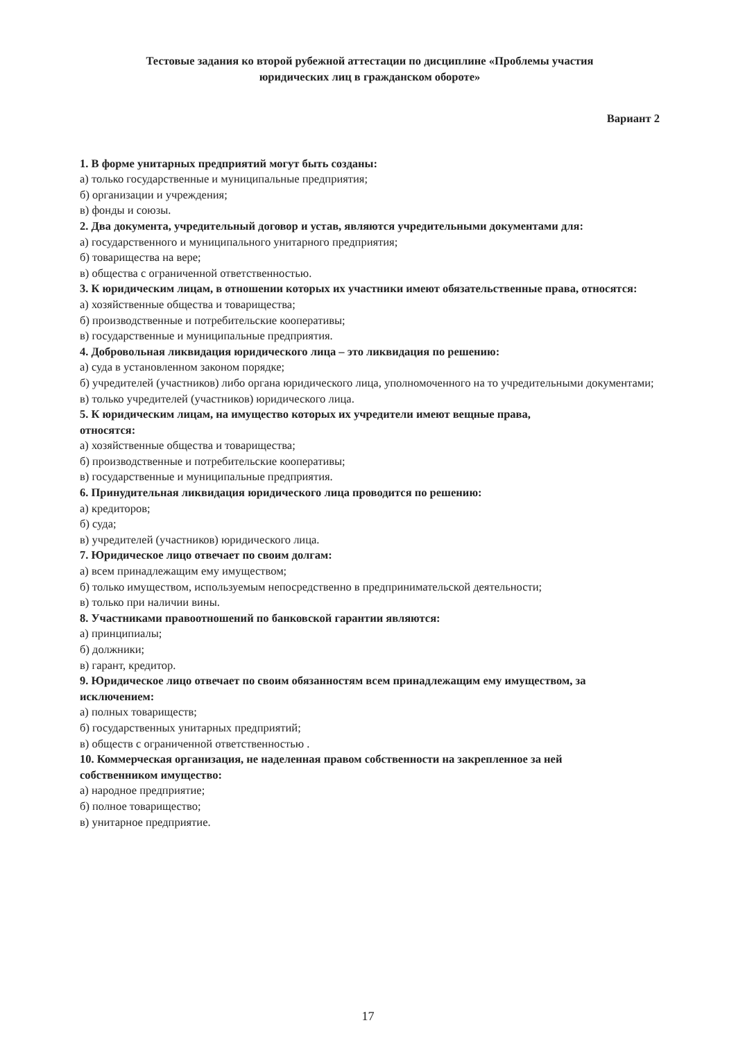Тестовые задания ко второй рубежной аттестации по дисциплине «Проблемы участия
юридических лиц в гражданском обороте»
Вариант 2
1. В форме унитарных предприятий могут быть созданы:
а) только государственные и муниципальные предприятия;
б) организации и учреждения;
в) фонды и союзы.
2. Два документа, учредительный договор и устав, являются учредительными документами для:
а) государственного и муниципального унитарного предприятия;
б) товарищества на вере;
в) общества с ограниченной ответственностью.
3. К юридическим лицам, в отношении которых их участники имеют обязательственные права, относятся:
а) хозяйственные общества и товарищества;
б) производственные и потребительские кооперативы;
в) государственные и муниципальные предприятия.
4. Добровольная ликвидация юридического лица – это ликвидация по решению:
а) суда в установленном законом порядке;
б) учредителей (участников) либо органа юридического лица, уполномоченного на то учредительными документами;
в) только учредителей (участников) юридического лица.
5. К юридическим лицам, на имущество которых их учредители имеют вещные права,
относятся:
а) хозяйственные общества и товарищества;
б) производственные и потребительские кооперативы;
в) государственные и муниципальные предприятия.
6. Принудительная ликвидация юридического лица проводится по решению:
а) кредиторов;
б) суда;
в) учредителей (участников) юридического лица.
7. Юридическое лицо отвечает по своим долгам:
а) всем принадлежащим ему имуществом;
б) только имуществом, используемым непосредственно в предпринимательской деятельности;
в) только при наличии вины.
8. Участниками правоотношений по банковской гарантии являются:
а) принципиалы;
б) должники;
в) гарант, кредитор.
9. Юридическое лицо отвечает по своим обязанностям всем принадлежащим ему имуществом, за исключением:
а) полных товариществ;
б) государственных унитарных предприятий;
в) обществ с ограниченной ответственностью .
10. Коммерческая организация, не наделенная правом собственности на закрепленное за ней
собственником имущество:
а) народное предприятие;
б) полное товарищество;
в) унитарное предприятие.
17